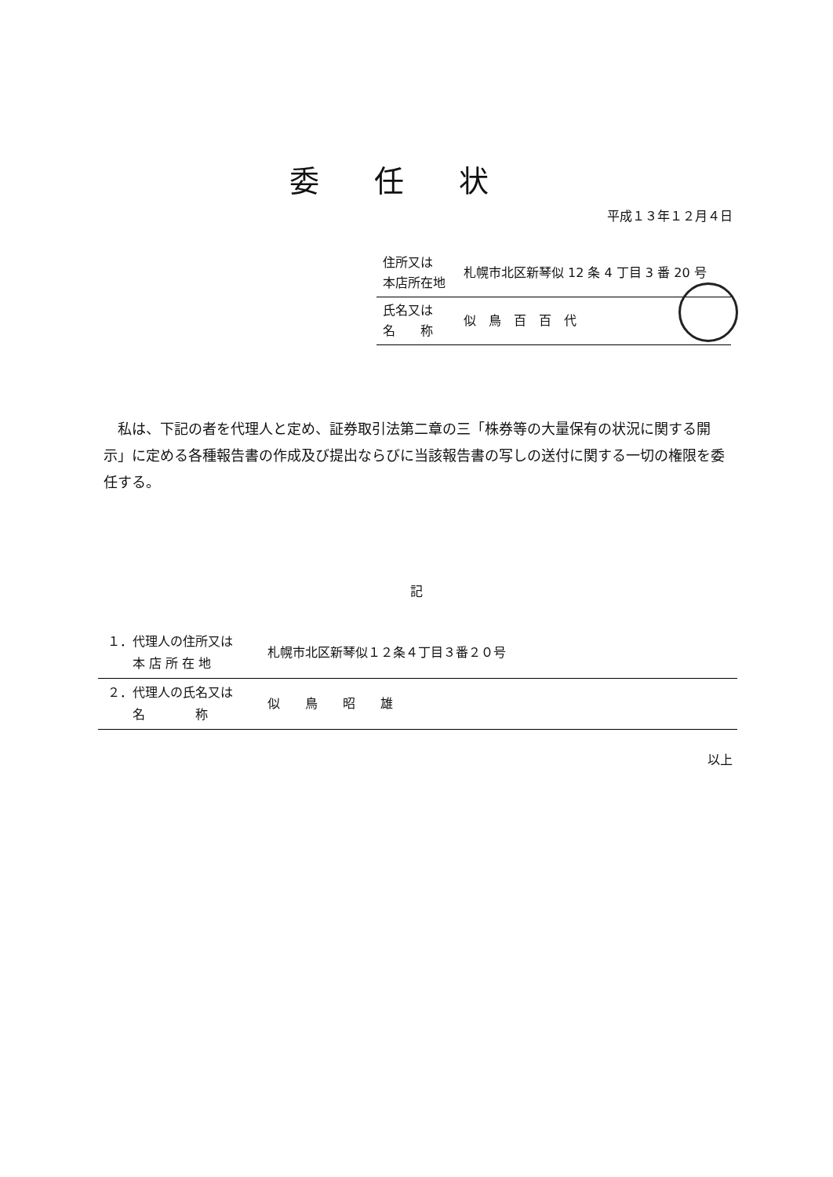委任状
平成１３年１２月４日
| 住所又は 本店所在地 | 札幌市北区新琴似 12 条 4 丁目 3 番 20 号 |
| 氏名又は 名 称 | 似 鳥 百 百 代 |
　私は、下記の者を代理人と定め、証券取引法第二章の三「株券等の大量保有の状況に関する開示」に定める各種報告書の作成及び提出ならびに当該報告書の写しの送付に関する一切の権限を委任する。
記
| １．代理人の住所又は 本 店 所 在 地 | 札幌市北区新琴似１２条４丁目３番２０号 |
| ２．代理人の氏名又は 名 称 | 似 鳥 昭 雄 |
以上